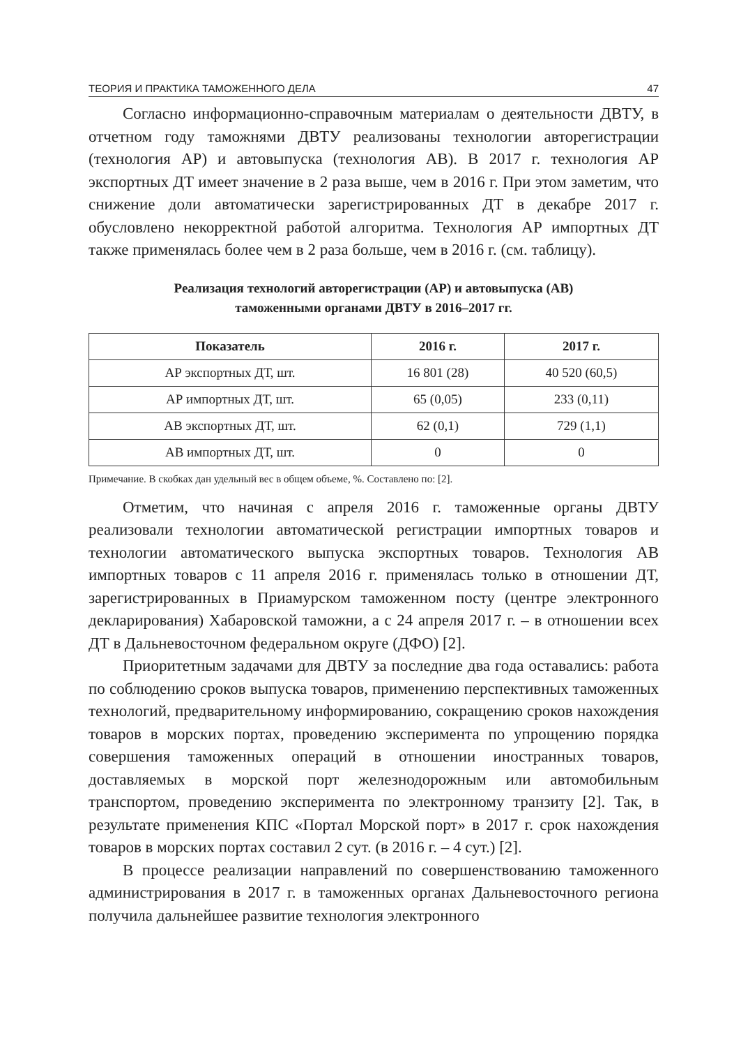ТЕОРИЯ И ПРАКТИКА ТАМОЖЕННОГО ДЕЛА 47
Согласно информационно-справочным материалам о деятельности ДВТУ, в отчетном году таможнями ДВТУ реализованы технологии авторегистрации (технология АР) и автовыпуска (технология АВ). В 2017 г. технология АР экспортных ДТ имеет значение в 2 раза выше, чем в 2016 г. При этом заметим, что снижение доли автоматически зарегистрированных ДТ в декабре 2017 г. обусловлено некорректной работой алгоритма. Технология АР импортных ДТ также применялась более чем в 2 раза больше, чем в 2016 г. (см. таблицу).
Реализация технологий авторегистрации (АР) и автовыпуска (АВ)
таможенными органами ДВТУ в 2016–2017 гг.
| Показатель | 2016 г. | 2017 г. |
| --- | --- | --- |
| АР экспортных ДТ, шт. | 16 801 (28) | 40 520 (60,5) |
| АР импортных ДТ, шт. | 65 (0,05) | 233 (0,11) |
| АВ экспортных ДТ, шт. | 62 (0,1) | 729 (1,1) |
| АВ импортных ДТ, шт. | 0 | 0 |
Примечание. В скобках дан удельный вес в общем объеме, %. Составлено по: [2].
Отметим, что начиная с апреля 2016 г. таможенные органы ДВТУ реализовали технологии автоматической регистрации импортных товаров и технологии автоматического выпуска экспортных товаров. Технология АВ импортных товаров с 11 апреля 2016 г. применялась только в отношении ДТ, зарегистрированных в Приамурском таможенном посту (центре электронного декларирования) Хабаровской таможни, а с 24 апреля 2017 г. – в отношении всех ДТ в Дальневосточном федеральном округе (ДФО) [2].
Приоритетным задачами для ДВТУ за последние два года оставались: работа по соблюдению сроков выпуска товаров, применению перспективных таможенных технологий, предварительному информированию, сокращению сроков нахождения товаров в морских портах, проведению эксперимента по упрощению порядка совершения таможенных операций в отношении иностранных товаров, доставляемых в морской порт железнодорожным или автомобильным транспортом, проведению эксперимента по электронному транзиту [2]. Так, в результате применения КПС «Портал Морской порт» в 2017 г. срок нахождения товаров в морских портах составил 2 сут. (в 2016 г. – 4 сут.) [2].
В процессе реализации направлений по совершенствованию таможенного администрирования в 2017 г. в таможенных органах Дальневосточного региона получила дальнейшее развитие технология электронного